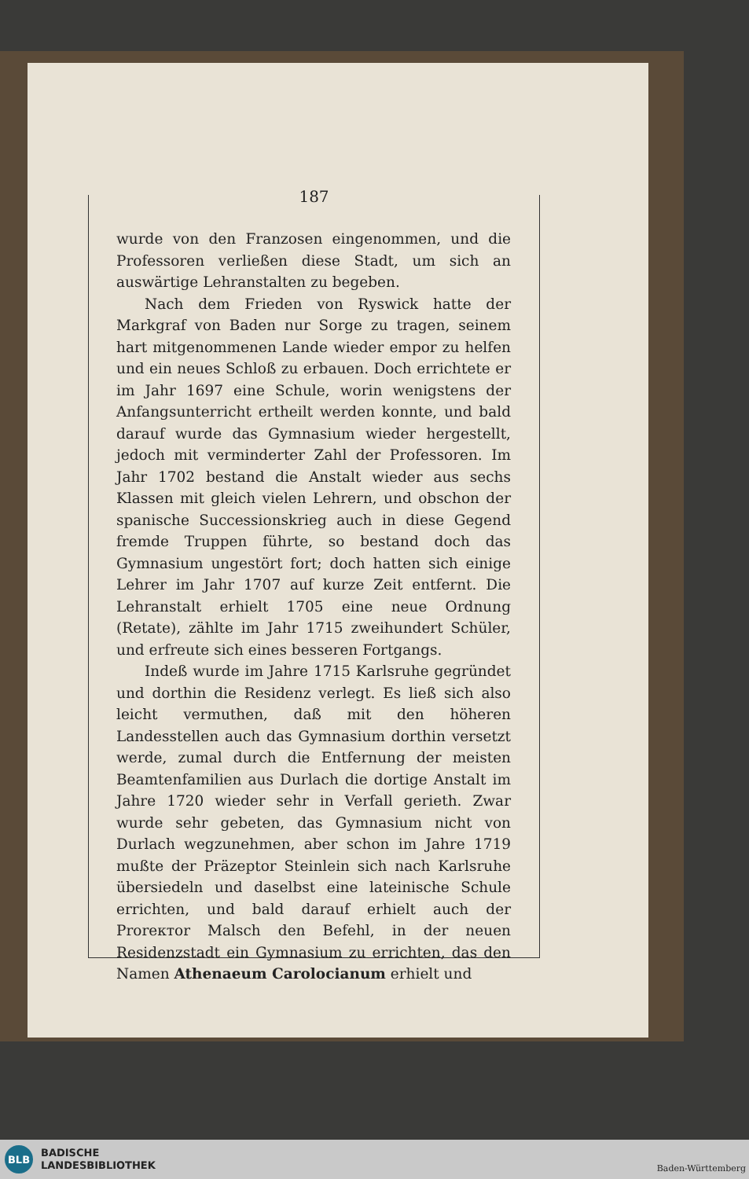187
wurde von den Franzosen eingenommen, und die Professoren verließen diese Stadt, um sich an auswärtige Lehranstalten zu begeben.
Nach dem Frieden von Ryswick hatte der Markgraf von Baden nur Sorge zu tragen, seinem hart mitgenommenen Lande wieder empor zu helfen und ein neues Schloß zu erbauen. Doch errichtete er im Jahr 1697 eine Schule, worin wenigstens der Anfangsunterricht ertheilt werden konnte, und bald darauf wurde das Gymnasium wieder hergestellt, jedoch mit verminderter Zahl der Professoren. Im Jahr 1702 bestand die Anstalt wieder aus sechs Klassen mit gleich vielen Lehrern, und obschon der spanische Successionskrieg auch in diese Gegend fremde Truppen führte, so bestand doch das Gymnasium ungestört fort; doch hatten sich einige Lehrer im Jahr 1707 auf kurze Zeit entfernt. Die Lehranstalt erhielt 1705 eine neue Ordnung (Retate), zählte im Jahr 1715 zweihundert Schüler, und erfreute sich eines besseren Fortgangs.
Indeß wurde im Jahre 1715 Karlsruhe gegründet und dorthin die Residenz verlegt. Es ließ sich also leicht vermuthen, daß mit den höheren Landesstellen auch das Gymnasium dorthin versetzt werde, zumal durch die Entfernung der meisten Beamtenfamilien aus Durlach die dortige Anstalt im Jahre 1720 wieder sehr in Verfall gerieth. Zwar wurde sehr gebeten, das Gymnasium nicht von Durlach wegzunehmen, aber schon im Jahre 1719 mußte der Präzeptor Steinlein sich nach Karlsruhe übersiedeln und daselbst eine lateinische Schule errichten, und bald darauf erhielt auch der Proreктor Malsch den Befehl, in der neuen Residenzstadt ein Gymnasium zu errichten, das den Namen Athenaeum Carolocianum erhielt und
BLB
BADISCHE
LANDESBIBLIOTHEK
Baden-Württemberg